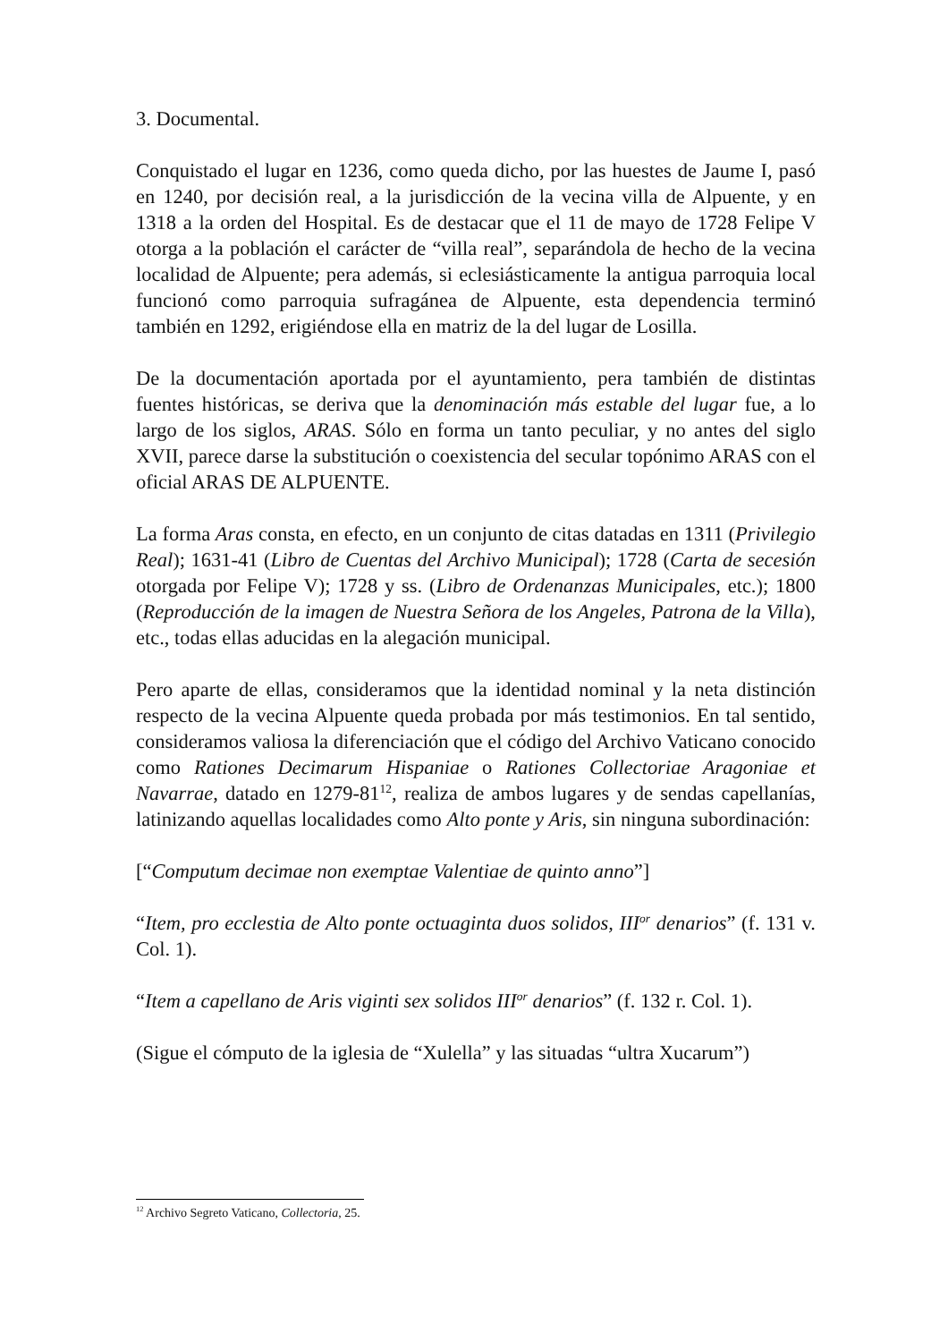3. Documental.
Conquistado el lugar en 1236, como queda dicho, por las huestes de Jaume I, pasó en 1240, por decisión real, a la jurisdicción de la vecina villa de Alpuente, y en 1318 a la orden del Hospital. Es de destacar que el 11 de mayo de 1728 Felipe V otorga a la población el carácter de “villa real”, separándola de hecho de la vecina localidad de Alpuente; pera además, si eclesiásticamente la antigua parroquia local funcionó como parroquia sufragánea de Alpuente, esta dependencia terminó también en 1292, erigiéndose ella en matriz de la del lugar de Losilla.
De la documentación aportada por el ayuntamiento, pera también de distintas fuentes históricas, se deriva que la denominación más estable del lugar fue, a lo largo de los siglos, ARAS. Sólo en forma un tanto peculiar, y no antes del siglo XVII, parece darse la substitución o coexistencia del secular topónimo ARAS con el oficial ARAS DE ALPUENTE.
La forma Aras consta, en efecto, en un conjunto de citas datadas en 1311 (Privilegio Real); 1631-41 (Libro de Cuentas del Archivo Municipal); 1728 (Carta de secesión otorgada por Felipe V); 1728 y ss. (Libro de Ordenanzas Municipales, etc.); 1800 (Reproducción de la imagen de Nuestra Señora de los Angeles, Patrona de la Villa), etc., todas ellas aducidas en la alegación municipal.
Pero aparte de ellas, consideramos que la identidad nominal y la neta distinción respecto de la vecina Alpuente queda probada por más testimonios. En tal sentido, consideramos valiosa la diferenciación que el código del Archivo Vaticano conocido como Rationes Decimarum Hispaniae o Rationes Collectoriae Aragoniae et Navarrae, datado en 1279-81<sup>12</sup>, realiza de ambos lugares y de sendas capellanías, latinizando aquellas localidades como Alto ponte y Aris, sin ninguna subordinación:
[“Computum decimae non exemptae Valentiae de quinto anno”]
“Item, pro ecclestia de Alto ponte octuaginta duos solidos, III<sup>or</sup> denarios” (f. 131 v. Col. 1).
“Item a capellano de Aris viginti sex solidos III<sup>or</sup> denarios” (f. 132 r. Col. 1).
(Sigue el cómputo de la iglesia de “Xulella” y las situadas “ultra Xucarum”)
<sup>12</sup> Archivo Segreto Vaticano, Collectoria, 25.